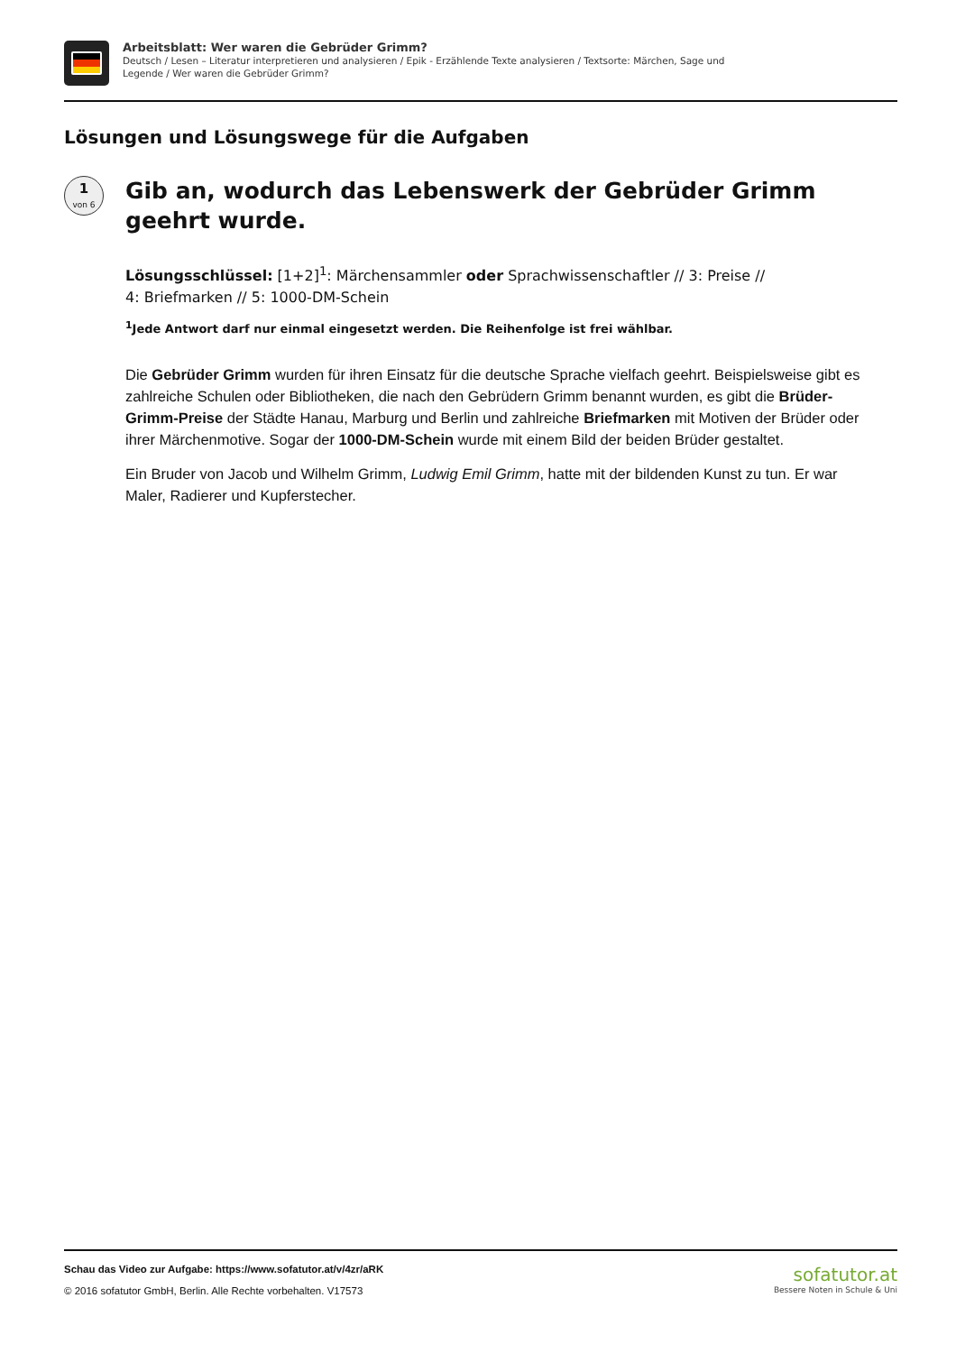Arbeitsblatt: Wer waren die Gebrüder Grimm?
Deutsch / Lesen – Literatur interpretieren und analysieren / Epik - Erzählende Texte analysieren / Textsorte: Märchen, Sage und
Legende / Wer waren die Gebrüder Grimm?
Lösungen und Lösungswege für die Aufgaben
1
von 6
Gib an, wodurch das Lebenswerk der Gebrüder Grimm geehrt wurde.
Lösungsschlüssel: [1+2]<sup>1</sup>: Märchensammler oder Sprachwissenschaftler // 3: Preise //
4: Briefmarken // 5: 1000-DM-Schein
<sup>1</sup> Jede Antwort darf nur einmal eingesetzt werden. Die Reihenfolge ist frei wählbar.
Die Gebrüder Grimm wurden für ihren Einsatz für die deutsche Sprache vielfach geehrt. Beispielsweise gibt es zahlreiche Schulen oder Bibliotheken, die nach den Gebrüdern Grimm benannt wurden, es gibt die Brüder-Grimm-Preise der Städte Hanau, Marburg und Berlin und zahlreiche Briefmarken mit Motiven der Brüder oder ihrer Märchenmotive. Sogar der 1000-DM-Schein wurde mit einem Bild der beiden Brüder gestaltet.
Ein Bruder von Jacob und Wilhelm Grimm, Ludwig Emil Grimm, hatte mit der bildenden Kunst zu tun. Er war Maler, Radierer und Kupferstecher.
Schau das Video zur Aufgabe: https://www.sofatutor.at/v/4zr/aRK
© 2016 sofatutor GmbH, Berlin. Alle Rechte vorbehalten. V17573
sofatutor.at
Bessere Noten in Schule & Uni